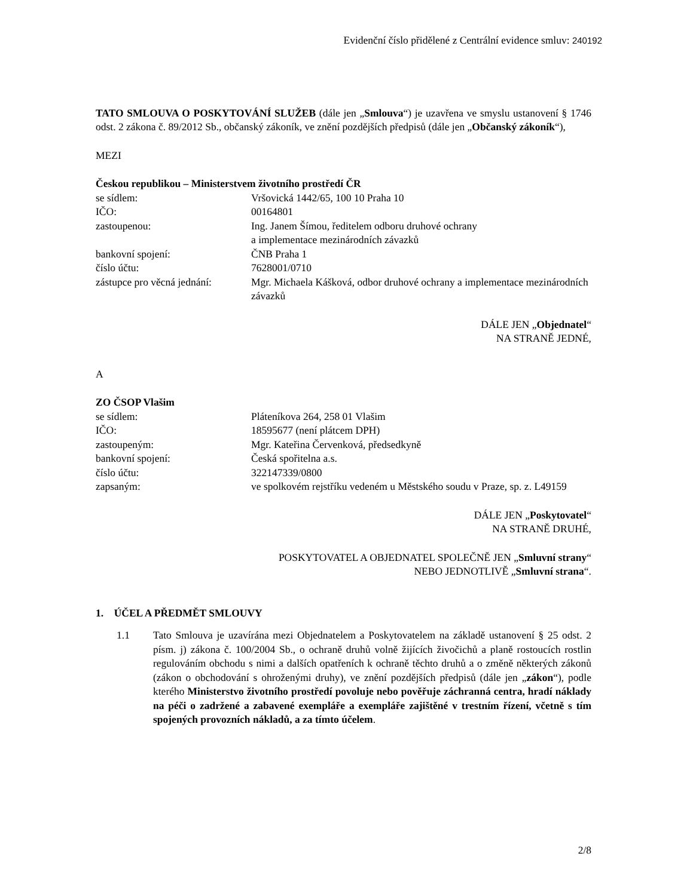Evidenční číslo přidělené z Centrální evidence smluv: 240192
TATO SMLOUVA O POSKYTOVÁNÍ SLUŽEB (dále jen „Smlouva“) je uzavřena ve smyslu ustanovení § 1746 odst. 2 zákona č. 89/2012 Sb., občanský zákoník, ve znění pozdějších předpisů (dále jen „Občanský zákoník“),
MEZI
Českou republikou – Ministerstvem životního prostředí ČR
se sídlem: Vršovická 1442/65, 100 10 Praha 10
IČO: 00164801
zastoupenou: Ing. Janem Šímou, ředitelem odboru druhové ochrany
a implementace mezinárodních závazků
bankovní spojení: ČNB Praha 1
číslo účtu: 7628001/0710
zástupce pro věcná jednání:
Mgr. Michaela Kášková, odbor druhové ochrany a implementace mezinárodních závazků
DÁLE JEN „Objednatel“
NA STRANĚ JEDNÉ,
A
ZO ČSOP Vlašim
se sídlem: Pláteníkova 264, 258 01 Vlašim
IČO: 18595677 (není plátcem DPH)
zastoupeným: Mgr. Kateřina Červenková, předsedkyně
bankovní spojení: Česká spořitelna a.s.
číslo účtu: 322147339/0800
zapsaným: ve spolkovém rejstříku vedeném u Městského soudu v Praze, sp. z. L49159
DÁLE JEN „Poskytovatel“
NA STRANĚ DRUHÉ,
POSKYTOVATEL A OBJEDNATEL SPOLEČNĚ JEN „Smluvní strany“
NEBO JEDNOTLIVĚ „Smluvní strana“.
1. ÚČEL A PŘEDMĚT SMLOUVY
1.1 Tato Smlouva je uzavírána mezi Objednatelem a Poskytovatelem na základě ustanovení § 25 odst. 2 písm. j) zákona č. 100/2004 Sb., o ochraně druhů volně žijících živočichů a planě rostoucích rostlin regulováním obchodu s nimi a dalších opatřeních k ochraně těchto druhů a o změně některých zákonů (zákon o obchodování s ohroženými druhy), ve znění pozdějších předpisů (dále jen „zákon“), podle kterého Ministerstvo životního prostředí povoluje nebo pověřuje záchranná centra, hradí náklady na péči o zadržené a zabavené exempláře a exempláře zajištěné v trestním řízení, včetně s tím spojených provozních nákladů, a za tímto účelem.
2/8